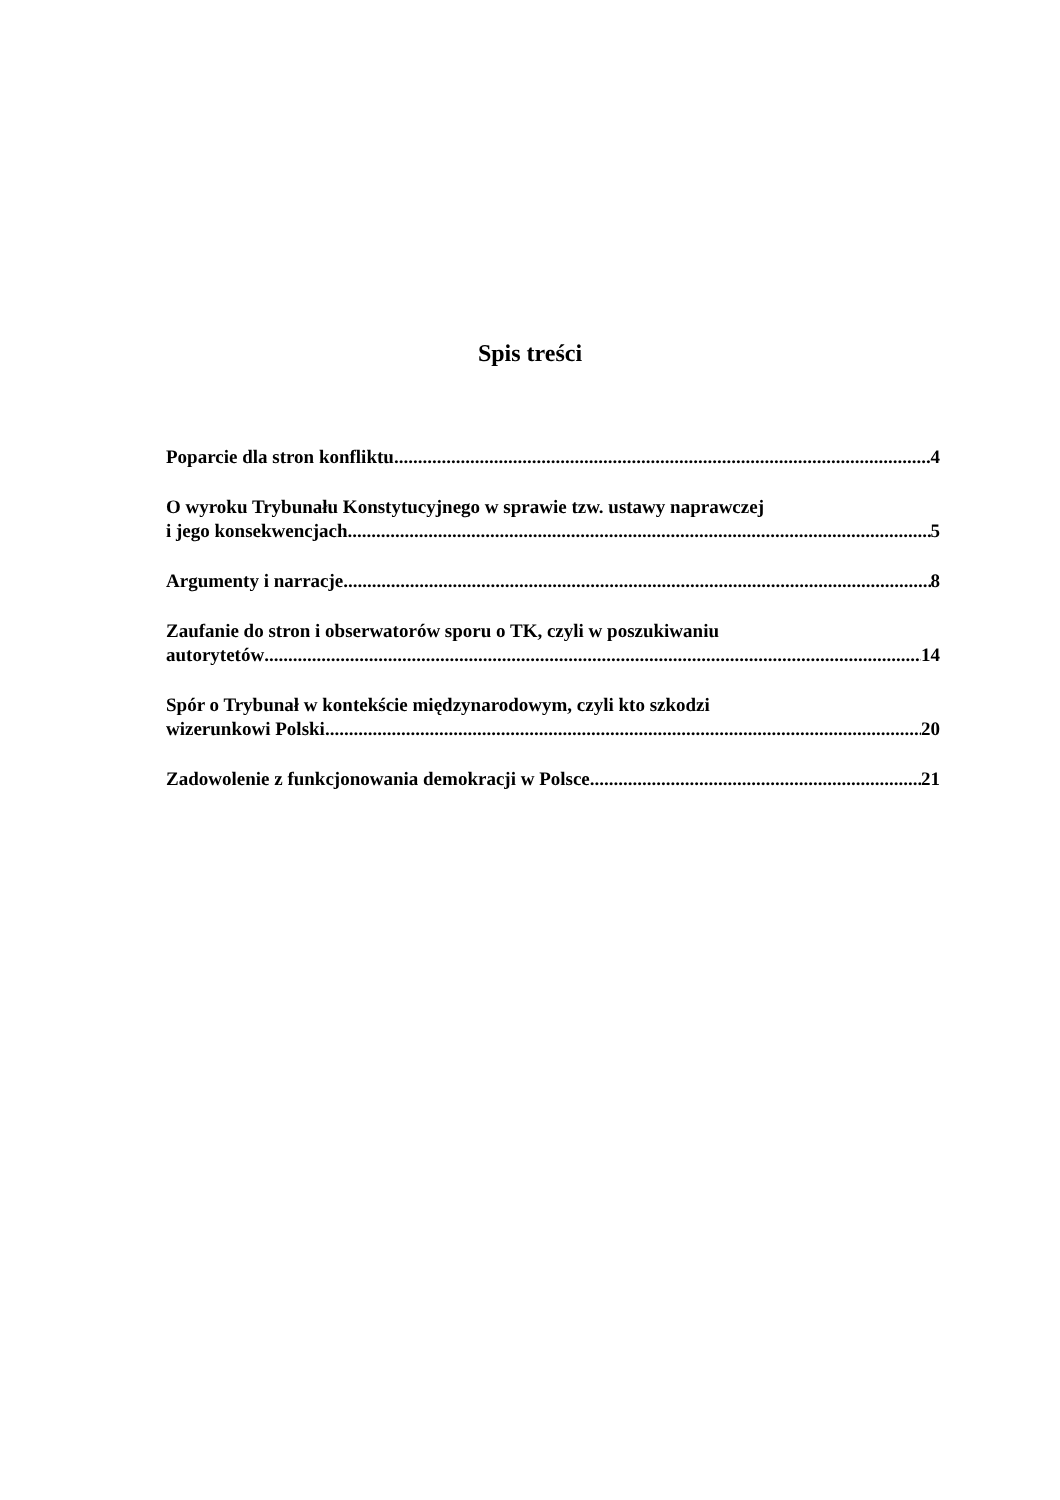Spis treści
Poparcie dla stron konfliktu 4
O wyroku Trybunału Konstytucyjnego w sprawie tzw. ustawy naprawczej
i jego konsekwencjach 5
Argumenty i narracje 8
Zaufanie do stron i obserwatorów sporu o TK, czyli w poszukiwaniu
autorytetów 14
Spór o Trybunał w kontekście międzynarodowym, czyli kto szkodzi
wizerunkowi Polski 20
Zadowolenie z funkcjonowania demokracji w Polsce 21